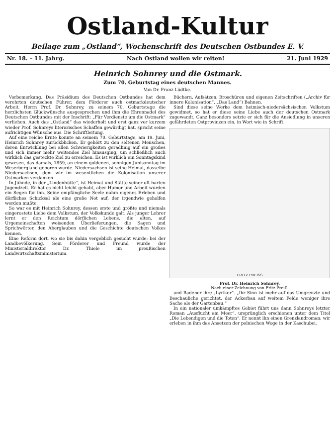Ostland-Kultur
Beilage zum „Ostland“, Wochenschrift des Deutschen Ostbundes E. V.
Nr. 18. – 11. Jahrg. Nach Ostland wollen wir reiten! 21. Juni 1929
Heinrich Sohnrey und die Ostmark.
Zum 70. Geburtstag eines deutschen Mannes.
Von Dr. Franz Lüdtke.
Vorbemerkung. Das Präsidium des Deutschen Ostbundes hat dem verehrten deutschen Führer, dem Förderer auch ostmarkdeutscher Arbeit, Herrn Prof. Dr. Sohnrey, zu seinem 70. Geburtstage die herzlichsten Glückwünsche ausgesprochen und ihm die Ehrennadel des Deutschen Ostbundes mit der Inschrift: „Für Verdienste um die Ostmark“ verliehen. Auch das „Ostland“ das wiederholt und erst ganz vor kurzem wieder Prof. Sohnreys literarisches Schaffen gewürdigt hat, spricht seine aufrichtigen Wünsche aus. Die Schriftleitung.
Auf eine reiche Ernte konnte an seinem 70. Geburtstage, am 19. Juni, Heinrich Sohnrey zurückblicken. Er gehört zu den seltenen Menschen, deren Entwicklung bei allen Schwierigkeiten geradlinig auf ein großes und sich immer mehr weitendes Ziel hinausging, um schließlich auch wirklich das gesteckte Ziel zu erreichen. Es ist wirklich ein Sonntagskind gewesen, das damals, 1859, an einem goldenen, sonnigen Junisonntag im Weserbergland geboren wurde. Niedersachsen ist seine Heimat, dasselbe Niedersachsen, dem wir im wesentlichen die Kolonisation unserer Ostmarken verdanken.
In Jühnde, in der „Lindenhütte“, ist Heimat und Stätte seiner oft harten Jugendzeit. Er hat es nicht leicht gehabt, aber Humor und Arbeit wurden ein Segen für ihn. Seine empfängliche Seele nahm eigenes Erleben und dörfliches Schicksal als eine große Not auf, der irgendwie geholfen werden mußte.
So war es mit Heinrich Sohnrey, dessen erste und größte und niemals eingerostete Liebe dem Volkstum, der Volkskunde galt. Als junger Lehrer lernt er den Reichtum dörflichen Lebens, die alten, auf Urgemeinschaften weisenden Überlieferungen, die Sagen und Sprichwörter, den Aberglauben und die Geschichte deutschen Volkes kennen.
Eine Reform dort, wo sie bis dahin vergeblich gesucht wurde: bei der Landbevölkerung. Sein Förderer und Freund wurde der Ministerialdirektor Dr. Thiele im preußischen Landwirtschaftsministerium.
Büchern, Aufsätzen, Broschüren und eigenen Zeitschriften („Archiv für innere Kolonisation“, „Das Land“) Bahnen.
Sind diese seine Werke dem heimisch-niedersächsischen Volkstum gewidmet, so hat er diese seine Liebe auch der deutschen Ostmark zugewandt. Ganz besonders setzte er sich für die Ansiedlung in unseren gefährdeten Ostprovinzen ein, in Wort wie in Schrift.
FRITZ PREISS
Prof. Dr. Heinrich Sohnrey.
Nach einer Zeichnung von Fritz Preiß.
und Badener ihre „Lyriker“. „Ihr Sinn ist mehr auf das Umgrenzte und Beschauliche gerichtet, der Ackerbau auf weitem Felde weniger ihre Sache als der Gartenbau.“
In ein nationaler umkämpftes Gebiet führt uns dann Sohnreys letzter Roman „Ausflucht am Meer“, ursprünglich erschienen unter dem Titel „Die Lebendigen und die Toten“. Er nennt ihn einen Grenzlandroman; wir erleben in ihm das Ansetzen der polnischen Woge in der Kaschubei.